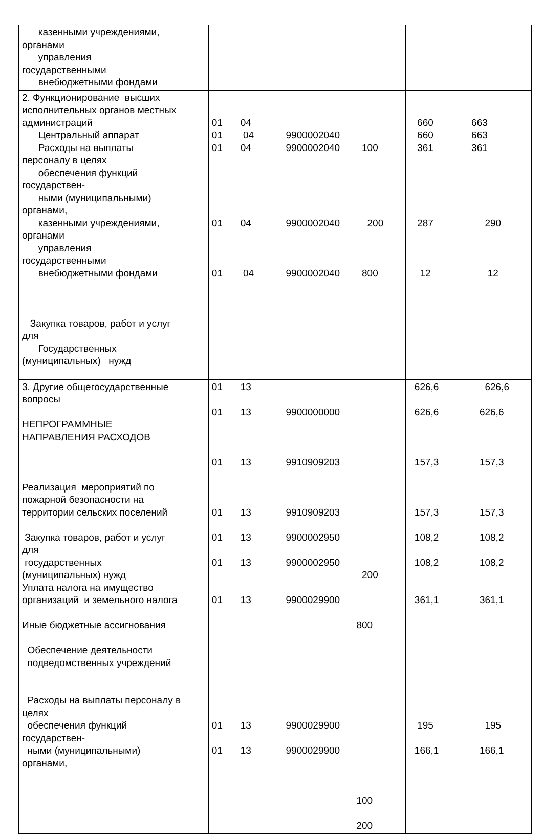| казенными учреждениями, органами управления государственными внебюджетными фондами | | | | | | |
| 2. Функционирование высших исполнительных органов местных администраций Центральный аппарат Расходы на выплаты персоналу в целях обеспечения функций государствен- ными (муниципальными) органами, казенными учреждениями, органами управления государственными внебюджетными фондами Закупка товаров, работ и услуг для Государственных (муниципальных) нужд | 01 01 01 01 01 | 04 04 04 04 04 | 9900002040 9900002040 9900002040 9900002040 | 100 200 800 | 660 660 361 287 12 | 663 663 361 290 12 |
| 3. Другие общегосударственные вопросы НЕПРОГРАММНЫЕ НАПРАВЛЕНИЯ РАСХОДОВ Реализация мероприятий по пожарной безопасности на территории сельских поселений Закупка товаров, работ и услуг для государственных (муниципальных) нужд Уплата налога на имущество организаций и земельного налога Иные бюджетные ассигнования Обеспечение деятельности подведомственных учреждений Расходы на выплаты персоналу в целях обеспечения функций государствен- ными (муниципальными) органами, | 01 01 01 01 01 01 01 01 01 | 13 13 13 13 13 13 13 13 13 | 9900000000 9910909203 9910909203 9900002950 9900002950 9900029900 9900029900 9900029900 | 200 800 100 200 | 626,6 626,6 157,3 157,3 108,2 108,2 361,1 195 166,1 | 626,6 626,6 157,3 157,3 108,2 108,2 361,1 195 166,1 |